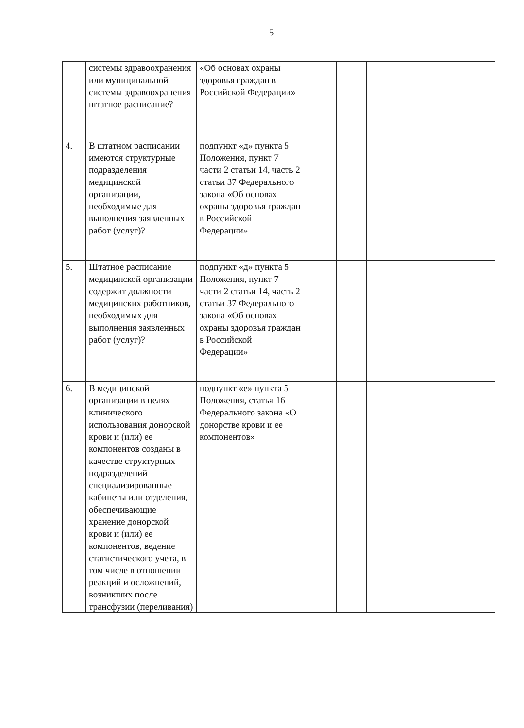5
| | системы здравоохранения или муниципальной системы здравоохранения штатное расписание? | «Об основах охраны здоровья граждан в Российской Федерации» | | | | |
| 4. | В штатном расписании имеются структурные подразделения медицинской организации, необходимые для выполнения заявленных работ (услуг)? | подпункт «д» пункта 5 Положения, пункт 7 части 2 статьи 14, часть 2 статьи 37 Федерального закона «Об основах охраны здоровья граждан в Российской Федерации» | | | | |
| 5. | Штатное расписание медицинской организации содержит должности медицинских работников, необходимых для выполнения заявленных работ (услуг)? | подпункт «д» пункта 5 Положения, пункт 7 части 2 статьи 14, часть 2 статьи 37 Федерального закона «Об основах охраны здоровья граждан в Российской Федерации» | | | | |
| 6. | В медицинской организации в целях клинического использования донорской крови и (или) ее компонентов созданы в качестве структурных подразделений специализированные кабинеты или отделения, обеспечивающие хранение донорской крови и (или) ее компонентов, ведение статистического учета, в том числе в отношении реакций и осложнений, возникших после трансфузии (переливания) | подпункт «е» пункта 5 Положения, статья 16 Федерального закона «О донорстве крови и ее компонентов» | | | | |